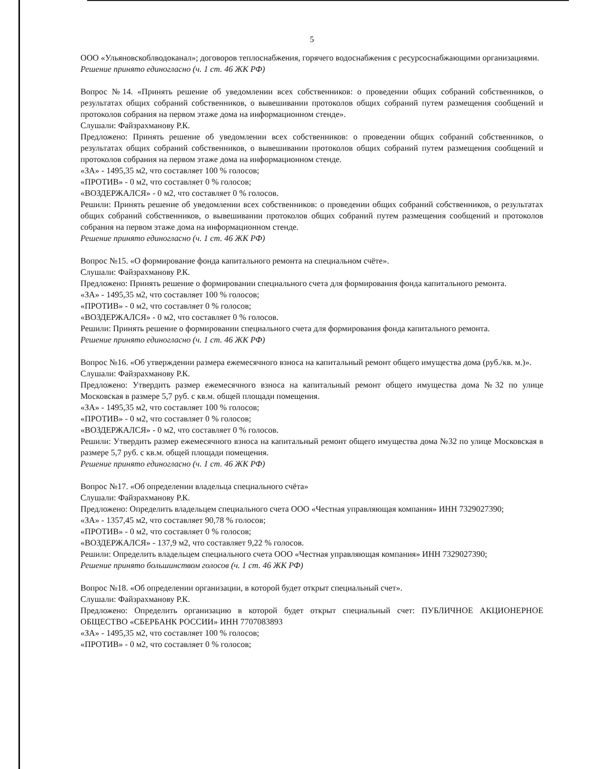5
ООО «Ульяновскоблводоканал»; договоров теплоснабжения, горячего водоснабжения с ресурсоснабжающими организациями.
Решение принято единогласно (ч. 1 ст. 46 ЖК РФ)
Вопрос №14. «Принять решение об уведомлении всех собственников: о проведении общих собраний собственников, о результатах общих собраний собственников, о вывешивании протоколов общих собраний путем размещения сообщений и протоколов собрания на первом этаже дома на информационном стенде».
Слушали: Файзрахманову Р.К.
Предложено: Принять решение об уведомлении всех собственников: о проведении общих собраний собственников, о результатах общих собраний собственников, о вывешивании протоколов общих собраний путем размещения сообщений и протоколов собрания на первом этаже дома на информационном стенде.
«ЗА» - 1495,35 м2, что составляет 100 % голосов;
«ПРОТИВ» - 0 м2, что составляет 0 % голосов;
«ВОЗДЕРЖАЛСЯ» - 0 м2, что составляет 0 % голосов.
Решили: Принять решение об уведомлении всех собственников: о проведении общих собраний собственников, о результатах общих собраний собственников, о вывешивании протоколов общих собраний путем размещения сообщений и протоколов собрания на первом этаже дома на информационном стенде.
Решение принято единогласно (ч. 1 ст. 46 ЖК РФ)
Вопрос №15. «О формирование фонда капитального ремонта на специальном счёте».
Слушали: Файзрахманову Р.К.
Предложено: Принять решение о формировании специального счета для формирования фонда капитального ремонта.
«ЗА» - 1495,35 м2, что составляет 100 % голосов;
«ПРОТИВ» - 0 м2, что составляет 0 % голосов;
«ВОЗДЕРЖАЛСЯ» - 0 м2, что составляет 0 % голосов.
Решили: Принять решение о формировании специального счета для формирования фонда капитального ремонта.
Решение принято единогласно (ч. 1 ст. 46 ЖК РФ)
Вопрос №16. «Об утверждении размера ежемесячного взноса на капитальный ремонт общего имущества дома (руб./кв. м.)».
Слушали: Файзрахманову Р.К.
Предложено: Утвердить размер ежемесячного взноса на капитальный ремонт общего имущества дома №32 по улице Московская в размере 5,7 руб. с кв.м. общей площади помещения.
«ЗА» - 1495,35 м2, что составляет 100 % голосов;
«ПРОТИВ» - 0 м2, что составляет 0 % голосов;
«ВОЗДЕРЖАЛСЯ» - 0 м2, что составляет 0 % голосов.
Решили: Утвердить размер ежемесячного взноса на капитальный ремонт общего имущества дома №32 по улице Московская в размере 5,7 руб. с кв.м. общей площади помещения.
Решение принято единогласно (ч. 1 ст. 46 ЖК РФ)
Вопрос №17. «Об определении владельца специального счёта»
Слушали: Файзрахманову Р.К.
Предложено: Определить владельцем специального счета ООО «Честная управляющая компания» ИНН 7329027390;
«ЗА» - 1357,45 м2, что составляет 90,78 % голосов;
«ПРОТИВ» - 0 м2, что составляет 0 % голосов;
«ВОЗДЕРЖАЛСЯ» - 137,9 м2, что составляет 9,22 % голосов.
Решили: Определить владельцем специального счета ООО «Честная управляющая компания» ИНН 7329027390;
Решение принято большинством голосов (ч. 1 ст. 46 ЖК РФ)
Вопрос №18. «Об определении организации, в которой будет открыт специальный счет».
Слушали: Файзрахманову Р.К.
Предложено: Определить организацию в которой будет открыт специальный счет: ПУБЛИЧНОЕ АКЦИОНЕРНОЕ ОБЩЕСТВО «СБЕРБАНК РОССИИ» ИНН 7707083893
«ЗА» - 1495,35 м2, что составляет 100 % голосов;
«ПРОТИВ» - 0 м2, что составляет 0 % голосов;